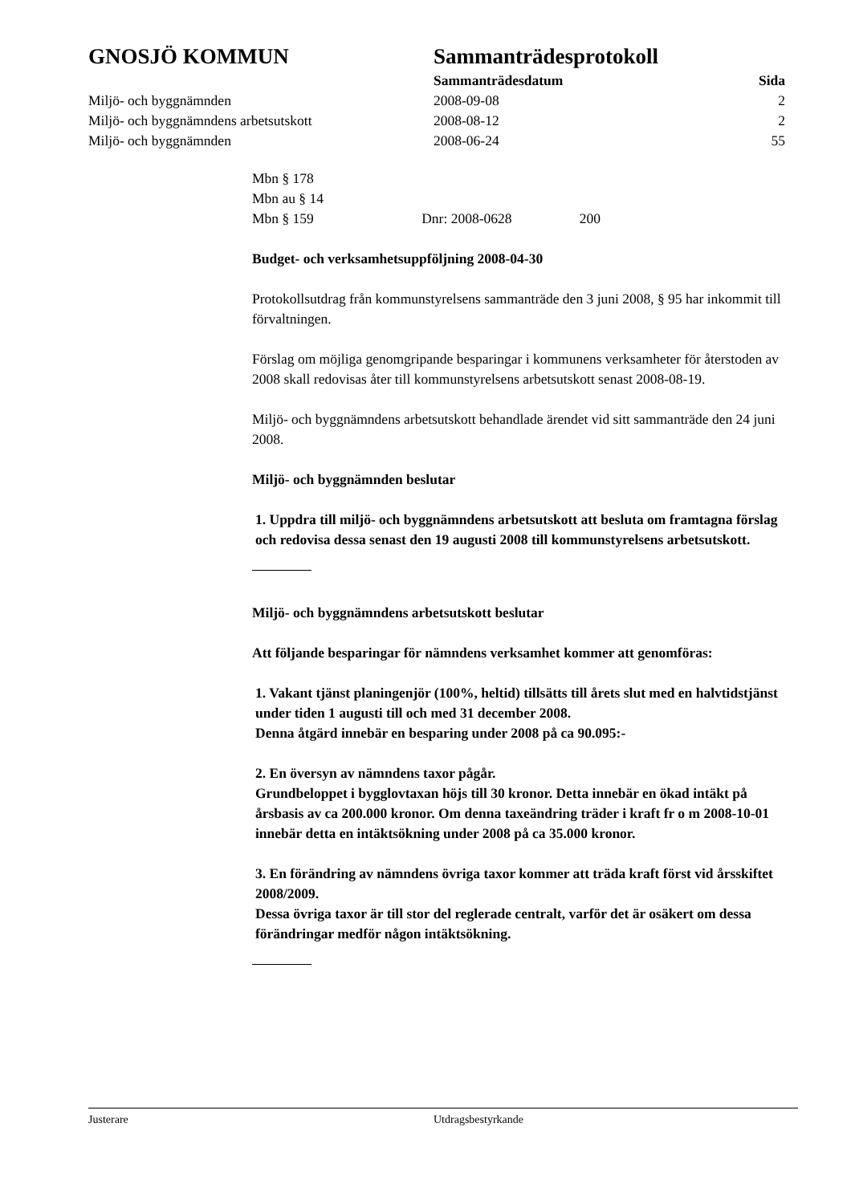| GNOSJÖ KOMMUN | Sammanträdesprotokoll | |
| | Sammanträdesdatum | Sida |
| Miljö- och byggnämnden | 2008-09-08 | 2 |
| Miljö- och byggnämndens arbetsutskott | 2008-08-12 | 2 |
| Miljö- och byggnämnden | 2008-06-24 | 55 |
Mbn § 178
Mbn au § 14
Mbn § 159 Dnr: 2008-0628 200
Budget- och verksamhetsuppföljning 2008-04-30
Protokollsutdrag från kommunstyrelsens sammanträde den 3 juni 2008, § 95 har inkommit till förvaltningen.
Förslag om möjliga genomgripande besparingar i kommunens verksamheter för återstoden av 2008 skall redovisas åter till kommunstyrelsens arbetsutskott senast 2008-08-19.
Miljö- och byggnämndens arbetsutskott behandlade ärendet vid sitt sammanträde den 24 juni 2008.
Miljö- och byggnämnden beslutar
1. Uppdra till miljö- och byggnämndens arbetsutskott att besluta om framtagna förslag och redovisa dessa senast den 19 augusti 2008 till kommunstyrelsens arbetsutskott.
Miljö- och byggnämndens arbetsutskott beslutar
Att följande besparingar för nämndens verksamhet kommer att genomföras:
1. Vakant tjänst planingenjör (100%, heltid) tillsätts till årets slut med en halvtidstjänst under tiden 1 augusti till och med 31 december 2008.
Denna åtgärd innebär en besparing under 2008 på ca 90.095:-
2. En översyn av nämndens taxor pågår.
Grundbeloppet i bygglovtaxan höjs till 30 kronor. Detta innebär en ökad intäkt på årsbasis av ca 200.000 kronor. Om denna taxeändring träder i kraft fr o m 2008-10-01 innebär detta en intäktsökning under 2008 på ca 35.000 kronor.
3. En förändring av nämndens övriga taxor kommer att träda kraft först vid årsskiftet 2008/2009.
Dessa övriga taxor är till stor del reglerade centralt, varför det är osäkert om dessa förändringar medför någon intäktsökning.
Justerare Utdragsbestyrkande